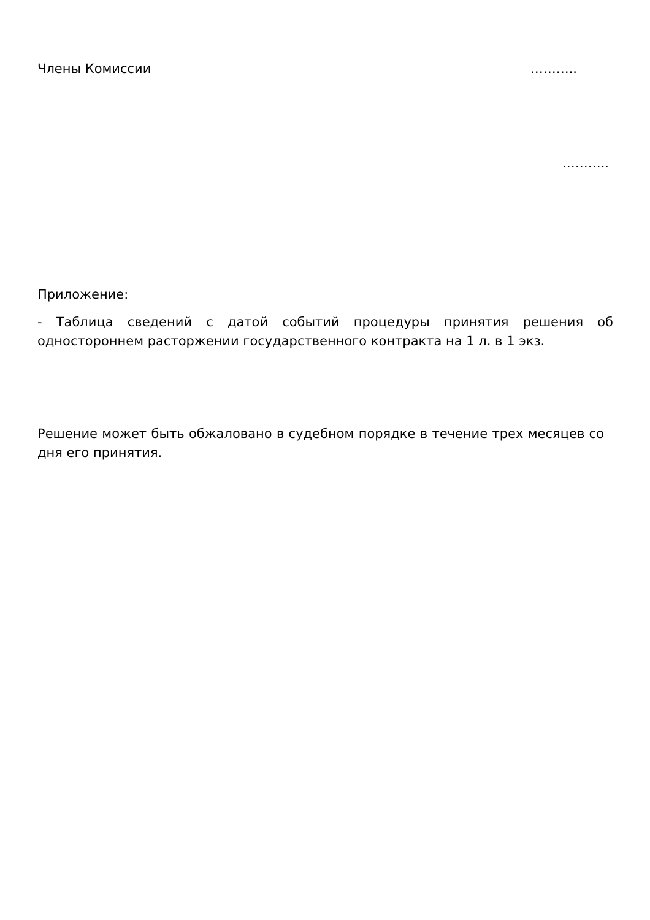Члены Комиссии ………..
………..
Приложение:
- Таблица сведений с датой событий процедуры принятия решения об одностороннем расторжении государственного контракта на 1 л. в 1 экз.
Решение может быть обжаловано в судебном порядке в течение трех месяцев со дня его принятия.